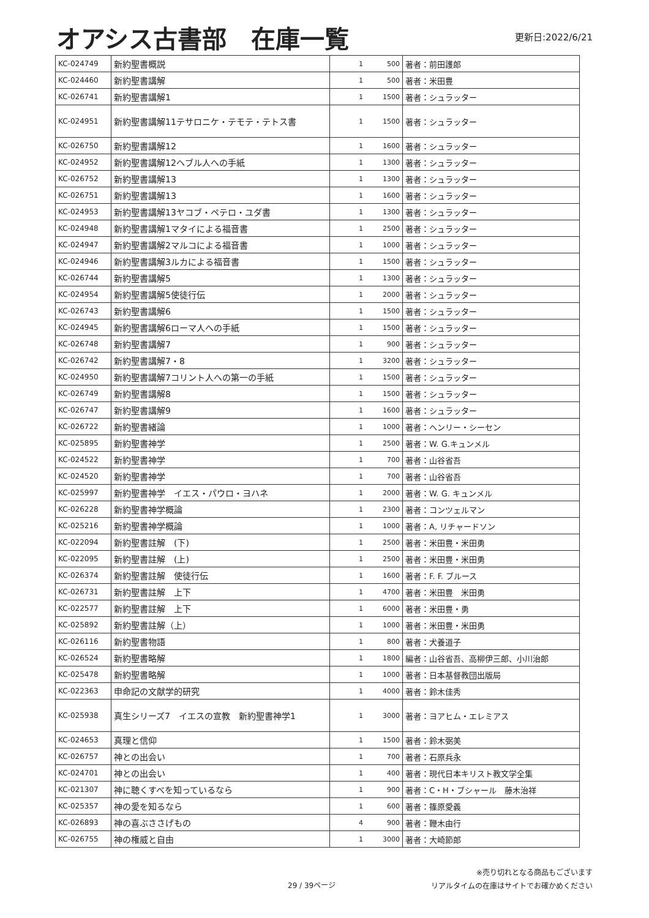オアシス古書部　在庫一覧
更新日:2022/6/21
| KC-024749 | 新約聖書概説 | 1 | 500 | 著者：前田護郎 |
| KC-024460 | 新約聖書講解 | 1 | 500 | 著者：米田豊 |
| KC-026741 | 新約聖書講解1 | 1 | 1500 | 著者：シュラッター |
| KC-024951 | 新約聖書講解11テサロニケ・テモテ・テトス書 | 1 | 1500 | 著者：シュラッター |
| KC-026750 | 新約聖書講解12 | 1 | 1600 | 著者：シュラッター |
| KC-024952 | 新約聖書講解12ヘブル人への手紙 | 1 | 1300 | 著者：シュラッター |
| KC-026752 | 新約聖書講解13 | 1 | 1300 | 著者：シュラッター |
| KC-026751 | 新約聖書講解13 | 1 | 1600 | 著者：シュラッター |
| KC-024953 | 新約聖書講解13ヤコブ・ペテロ・ユダ書 | 1 | 1300 | 著者：シュラッター |
| KC-024948 | 新約聖書講解1マタイによる福音書 | 1 | 2500 | 著者：シュラッター |
| KC-024947 | 新約聖書講解2マルコによる福音書 | 1 | 1000 | 著者：シュラッター |
| KC-024946 | 新約聖書講解3ルカによる福音書 | 1 | 1500 | 著者：シュラッター |
| KC-026744 | 新約聖書講解5 | 1 | 1300 | 著者：シュラッター |
| KC-024954 | 新約聖書講解5使徒行伝 | 1 | 2000 | 著者：シュラッター |
| KC-026743 | 新約聖書講解6 | 1 | 1500 | 著者：シュラッター |
| KC-024945 | 新約聖書講解6ローマ人への手紙 | 1 | 1500 | 著者：シュラッター |
| KC-026748 | 新約聖書講解7 | 1 | 900 | 著者：シュラッター |
| KC-026742 | 新約聖書講解7・8 | 1 | 3200 | 著者：シュラッター |
| KC-024950 | 新約聖書講解7コリント人への第一の手紙 | 1 | 1500 | 著者：シュラッター |
| KC-026749 | 新約聖書講解8 | 1 | 1500 | 著者：シュラッター |
| KC-026747 | 新約聖書講解9 | 1 | 1600 | 著者：シュラッター |
| KC-026722 | 新約聖書緒論 | 1 | 1000 | 著者：ヘンリー・シーセン |
| KC-025895 | 新約聖書神学 | 1 | 2500 | 著者：W. G.キュンメル |
| KC-024522 | 新約聖書神学 | 1 | 700 | 著者：山谷省吾 |
| KC-024520 | 新約聖書神学 | 1 | 700 | 著者：山谷省吾 |
| KC-025997 | 新約聖書神学 イエス・パウロ・ヨハネ | 1 | 2000 | 著者：W. G. キュンメル |
| KC-026228 | 新約聖書神学概論 | 1 | 2300 | 著者：コンツェルマン |
| KC-025216 | 新約聖書神学概論 | 1 | 1000 | 著者：A, リチャードソン |
| KC-022094 | 新約聖書註解 (下) | 1 | 2500 | 著者：米田豊・米田勇 |
| KC-022095 | 新約聖書註解 (上) | 1 | 2500 | 著者：米田豊・米田勇 |
| KC-026374 | 新約聖書註解 使徒行伝 | 1 | 1600 | 著者：F. F. ブルース |
| KC-026731 | 新約聖書註解 上下 | 1 | 4700 | 著者：米田豊 米田勇 |
| KC-022577 | 新約聖書註解 上下 | 1 | 6000 | 著者：米田豊・勇 |
| KC-025892 | 新約聖書註解（上） | 1 | 1000 | 著者：米田豊・米田勇 |
| KC-026116 | 新約聖書物語 | 1 | 800 | 著者：犬養道子 |
| KC-026524 | 新約聖書略解 | 1 | 1800 | 編者：山谷省吾、高柳伊三郎、小川治郎 |
| KC-025478 | 新約聖書略解 | 1 | 1000 | 著者：日本基督教団出版局 |
| KC-022363 | 申命記の文献学的研究 | 1 | 4000 | 著者：鈴木佳秀 |
| KC-025938 | 真生シリーズ7 イエスの宣教 新約聖書神学1 | 1 | 3000 | 著者：ヨアヒム・エレミアス |
| KC-024653 | 真理と信仰 | 1 | 1500 | 著者：鈴木弼美 |
| KC-026757 | 神との出会い | 1 | 700 | 著者：石原兵永 |
| KC-024701 | 神との出会い | 1 | 400 | 著者：現代日本キリスト教文学全集 |
| KC-021307 | 神に聴くすべを知っているなら | 1 | 900 | 著者：C・H・ブシャール 藤木治祥 |
| KC-025357 | 神の愛を知るなら | 1 | 600 | 著者：篠原愛義 |
| KC-026893 | 神の喜ぶささげもの | 4 | 900 | 著者：鞭木由行 |
| KC-026755 | 神の権威と自由 | 1 | 3000 | 著者：大崎節郎 |
29 / 39ページ
※売り切れとなる商品もございます
リアルタイムの在庫はサイトでお確かめください